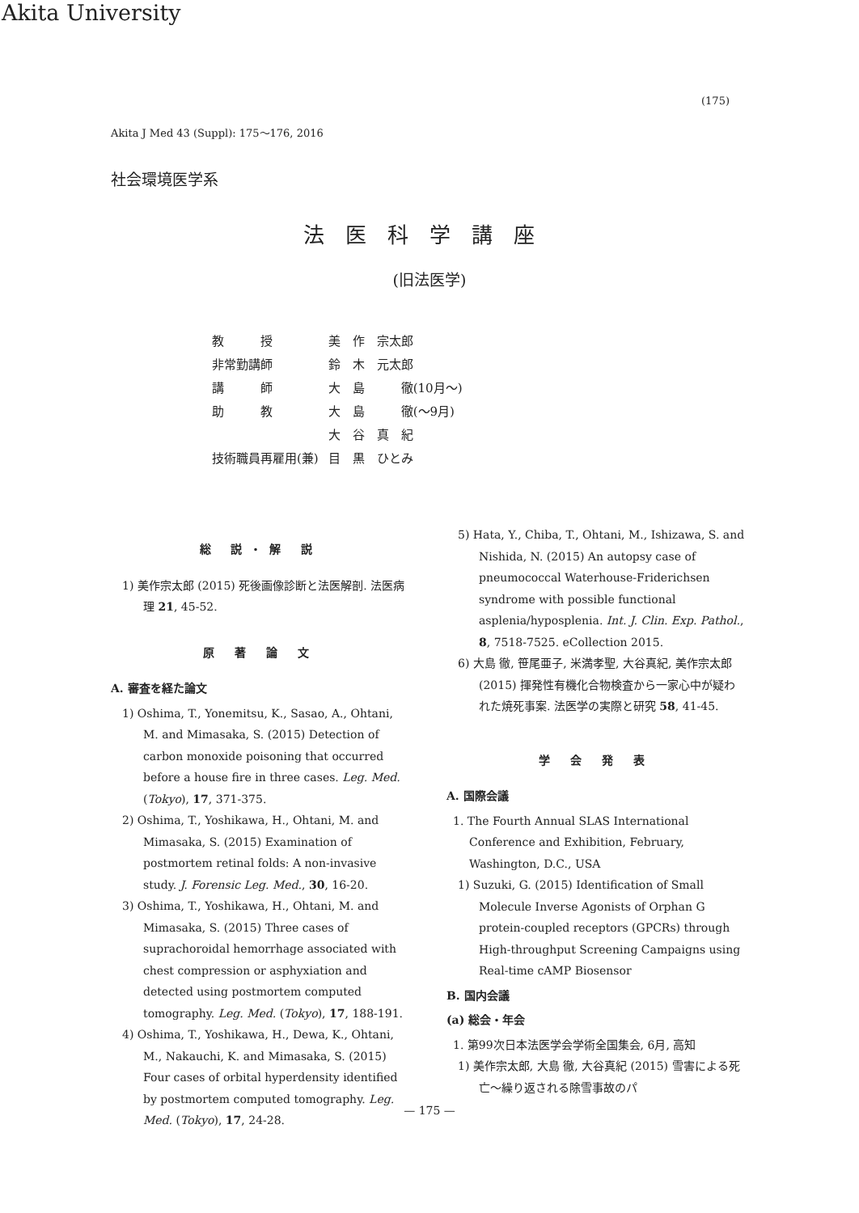Akita University
(175)
Akita J Med 43 (Suppl): 175〜176, 2016
社会環境医学系
法医科学講座
(旧法医学)
| 教 授 | 美 作 宗太郎 |
| 非常勤講師 | 鈴 木 元太郎 |
| 講 師 | 大 島 徹(10月〜) |
| 助 教 | 大 島 徹(〜9月) |
| | 大 谷 真 紀 |
| 技術職員再雇用(兼) | 目 黒 ひとみ |
総 説・解 説
1) 美作宗太郎 (2015) 死後画像診断と法医解剖. 法医病理 21, 45-52.
原 著 論 文
A. 審査を経た論文
1) Oshima, T., Yonemitsu, K., Sasao, A., Ohtani, M. and Mimasaka, S. (2015) Detection of carbon monoxide poisoning that occurred before a house fire in three cases. Leg. Med. (Tokyo), 17, 371-375.
2) Oshima, T., Yoshikawa, H., Ohtani, M. and Mimasaka, S. (2015) Examination of postmortem retinal folds: A non-invasive study. J. Forensic Leg. Med., 30, 16-20.
3) Oshima, T., Yoshikawa, H., Ohtani, M. and Mimasaka, S. (2015) Three cases of suprachoroidal hemorrhage associated with chest compression or asphyxiation and detected using postmortem computed tomography. Leg. Med. (Tokyo), 17, 188-191.
4) Oshima, T., Yoshikawa, H., Dewa, K., Ohtani, M., Nakauchi, K. and Mimasaka, S. (2015) Four cases of orbital hyperdensity identified by postmortem computed tomography. Leg. Med. (Tokyo), 17, 24-28.
5) Hata, Y., Chiba, T., Ohtani, M., Ishizawa, S. and Nishida, N. (2015) An autopsy case of pneumococcal Waterhouse-Friderichsen syndrome with possible functional asplenia/hyposplenia. Int. J. Clin. Exp. Pathol., 8, 7518-7525. eCollection 2015.
6) 大島 徹, 笹尾亜子, 米満孝聖, 大谷真紀, 美作宗太郎 (2015) 揮発性有機化合物検査から一家心中が疑われた焼死事案. 法医学の実際と研究 58, 41-45.
学 会 発 表
A. 国際会議
1. The Fourth Annual SLAS International Conference and Exhibition, February, Washington, D.C., USA
1) Suzuki, G. (2015) Identification of Small Molecule Inverse Agonists of Orphan G protein-coupled receptors (GPCRs) through High-throughput Screening Campaigns using Real-time cAMP Biosensor
B. 国内会議
(a) 総会・年会
1. 第99次日本法医学会学術全国集会, 6月, 高知
1) 美作宗太郎, 大島 徹, 大谷真紀 (2015) 雪害による死亡〜繰り返される除雪事故のパ
— 175 —